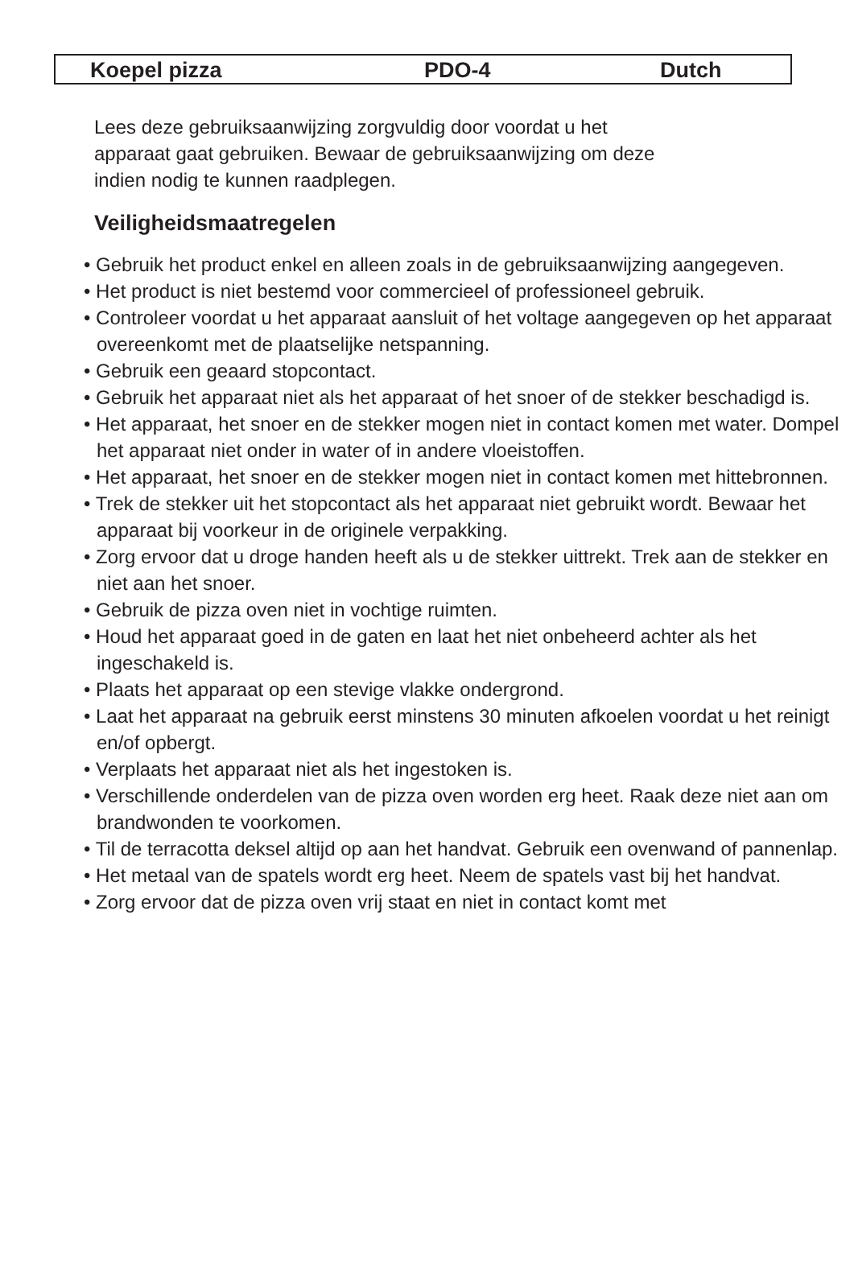Koepel pizza PDO-4 Dutch
Lees deze gebruiksaanwijzing zorgvuldig door voordat u het
apparaat gaat gebruiken. Bewaar de gebruiksaanwijzing om deze
indien nodig te kunnen raadplegen.
Veiligheidsmaatregelen
• Gebruik het product enkel en alleen zoals in de gebruiksaanwijzing aangegeven.
• Het product is niet bestemd voor commercieel of professioneel gebruik.
• Controleer voordat u het apparaat aansluit of het voltage aangegeven op het apparaat overeenkomt met de plaatselijke netspanning.
• Gebruik een geaard stopcontact.
• Gebruik het apparaat niet als het apparaat of het snoer of de stekker beschadigd is.
• Het apparaat, het snoer en de stekker mogen niet in contact komen met water. Dompel het apparaat niet onder in water of in andere vloeistoffen.
• Het apparaat, het snoer en de stekker mogen niet in contact komen met hittebronnen.
• Trek de stekker uit het stopcontact als het apparaat niet gebruikt wordt. Bewaar het apparaat bij voorkeur in de originele verpakking.
• Zorg ervoor dat u droge handen heeft als u de stekker uittrekt. Trek aan de stekker en niet aan het snoer.
• Gebruik de pizza oven niet in vochtige ruimten.
• Houd het apparaat goed in de gaten en laat het niet onbeheerd achter als het ingeschakeld is.
• Plaats het apparaat op een stevige vlakke ondergrond.
• Laat het apparaat na gebruik eerst minstens 30 minuten afkoelen voordat u het reinigt en/of opbergt.
• Verplaats het apparaat niet als het ingestoken is.
• Verschillende onderdelen van de pizza oven worden erg heet. Raak deze niet aan om brandwonden te voorkomen.
• Til de terracotta deksel altijd op aan het handvat. Gebruik een ovenwand of pannenlap.
• Het metaal van de spatels wordt erg heet. Neem de spatels vast bij het handvat.
• Zorg ervoor dat de pizza oven vrij staat en niet in contact komt met